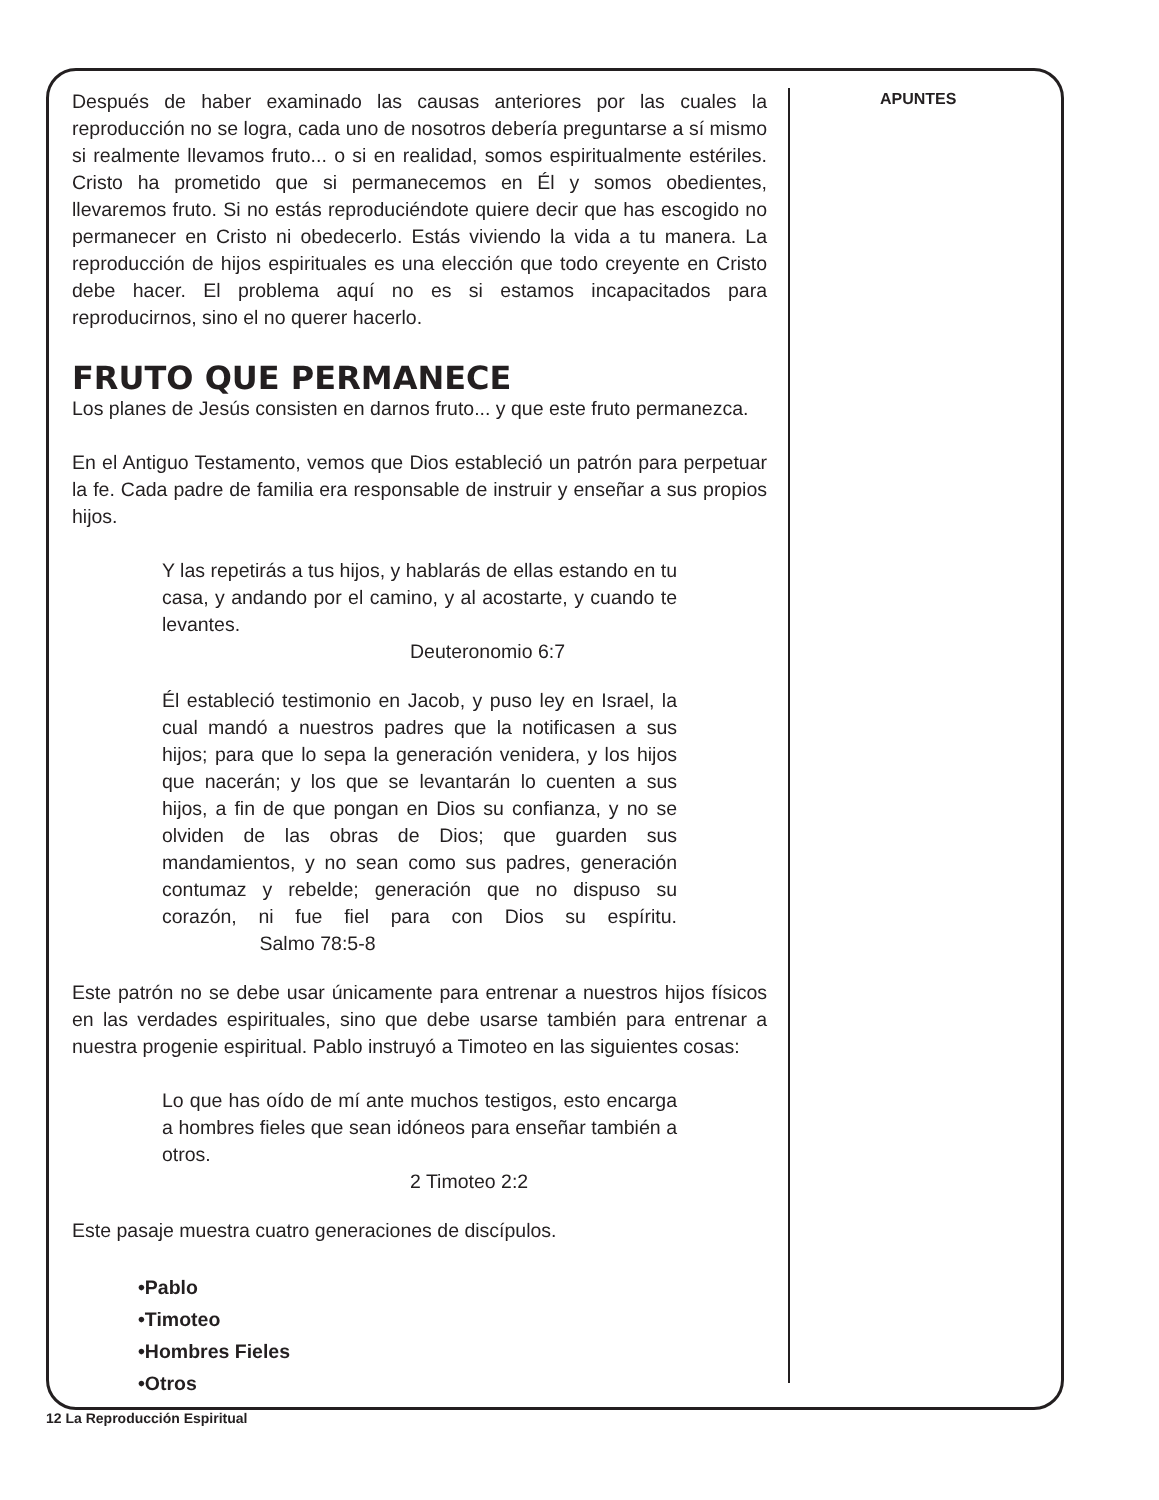Después de haber examinado las causas anteriores por las cuales la reproducción no se logra, cada uno de nosotros debería preguntarse a sí mismo si realmente llevamos fruto... o si en realidad, somos espiritualmente estériles. Cristo ha prometido que si permanecemos en Él y somos obedientes, llevaremos fruto. Si no estás reproduciéndote quiere decir que has escogido no permanecer en Cristo ni obedecerlo. Estás viviendo la vida a tu manera. La reproducción de hijos espirituales es una elección que todo creyente en Cristo debe hacer. El problema aquí no es si estamos incapacitados para reproducirnos, sino el no querer hacerlo.
FRUTO QUE PERMANECE
Los planes de Jesús consisten en darnos fruto... y que este fruto permanezca.
En el Antiguo Testamento, vemos que Dios estableció un patrón para perpetuar la fe. Cada padre de familia era responsable de instruir y enseñar a sus propios hijos.
Y las repetirás a tus hijos, y hablarás de ellas estando en tu casa, y andando por el camino, y al acostarte, y cuando te levantes.
Deuteronomio 6:7
Él estableció testimonio en Jacob, y puso ley en Israel, la cual mandó a nuestros padres que la notificasen a sus hijos; para que lo sepa la generación venidera, y los hijos que nacerán; y los que se levantarán lo cuenten a sus hijos, a fin de que pongan en Dios su confianza, y no se olviden de las obras de Dios; que guarden sus mandamientos, y no sean como sus padres, generación contumaz y rebelde; generación que no dispuso su corazón, ni fue fiel para con Dios su espíritu. Salmo 78:5-8
Este patrón no se debe usar únicamente para entrenar a nuestros hijos físicos en las verdades espirituales, sino que debe usarse también para entrenar a nuestra progenie espiritual. Pablo instruyó a Timoteo en las siguientes cosas:
Lo que has oído de mí ante muchos testigos, esto encarga a hombres fieles que sean idóneos para enseñar también a otros.
2 Timoteo 2:2
Este pasaje muestra cuatro generaciones de discípulos.
•Pablo
•Timoteo
•Hombres Fieles
•Otros
APUNTES
12 La Reproducción Espiritual